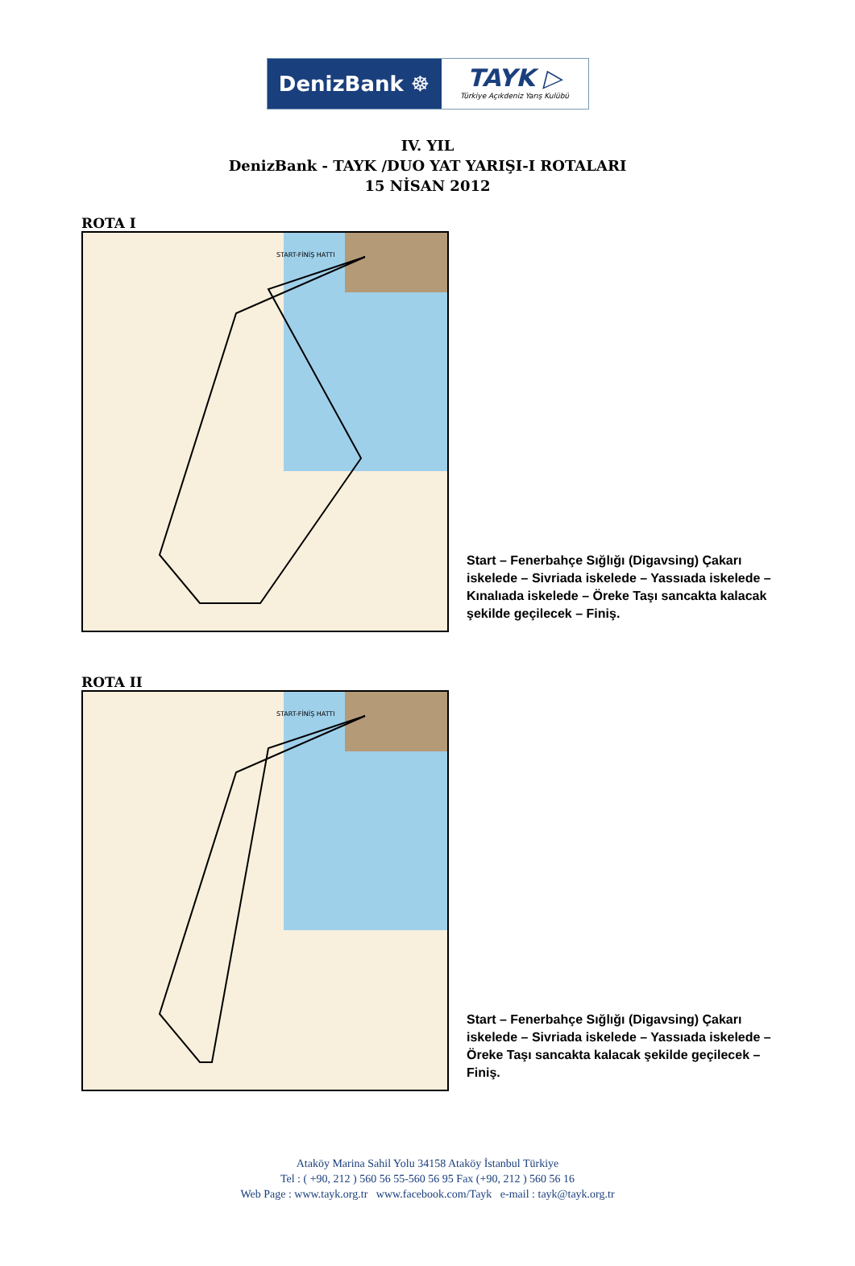DenizBank ☸
TAYK ▷
Türkiye Açıkdeniz Yarış Kulübü
IV. YIL
DenizBank - TAYK /DUO YAT YARIŞI-I ROTALARI
15 NİSAN 2012
ROTA I
START-FİNİŞ HATTI
Start – Fenerbahçe Sığlığı (Digavsing) Çakarı iskelede – Sivriada iskelede – Yassıada iskelede – Kınalıada iskelede – Öreke Taşı sancakta kalacak şekilde geçilecek – Finiş.
ROTA II
START-FİNİŞ HATTI
Start – Fenerbahçe Sığlığı (Digavsing) Çakarı iskelede – Sivriada iskelede – Yassıada iskelede – Öreke Taşı sancakta kalacak şekilde geçilecek – Finiş.
Ataköy Marina Sahil Yolu 34158 Ataköy İstanbul Türkiye
Tel : ( +90, 212 ) 560 56 55-560 56 95 Fax (+90, 212 ) 560 56 16
Web Page : www.tayk.org.tr www.facebook.com/Tayk e-mail : tayk@tayk.org.tr